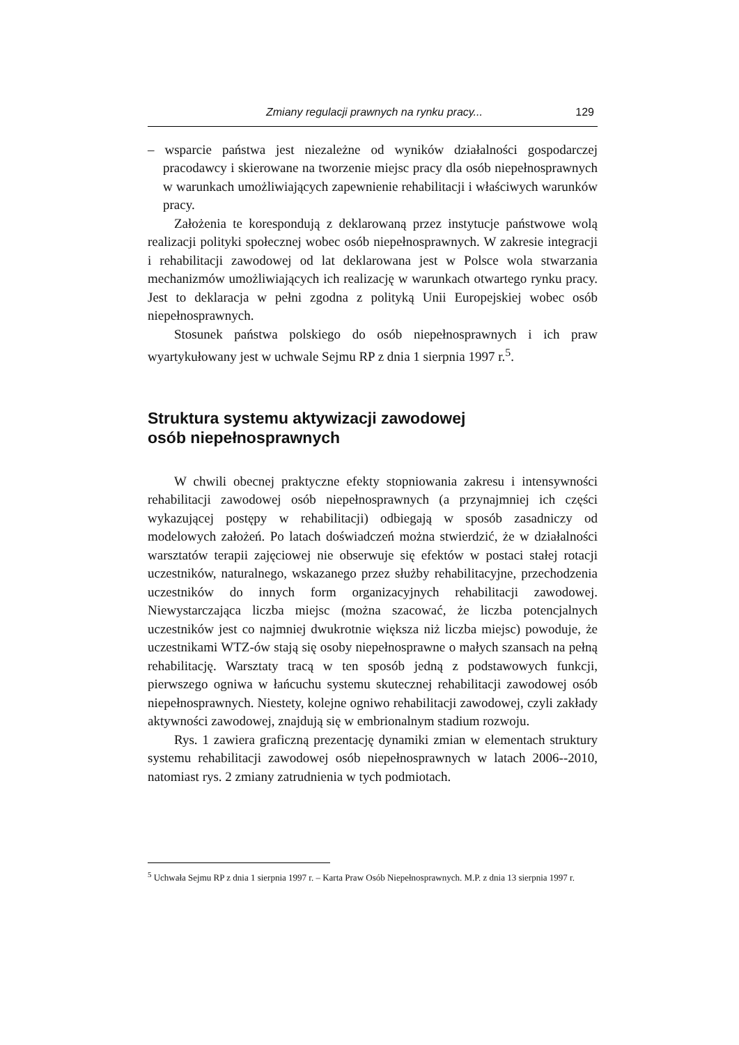Zmiany regulacji prawnych na rynku pracy... 129
– wsparcie państwa jest niezależne od wyników działalności gospodarczej pracodawcy i skierowane na tworzenie miejsc pracy dla osób niepełnosprawnych w warunkach umożliwiających zapewnienie rehabilitacji i właściwych warunków pracy.
Założenia te korespondują z deklarowaną przez instytucje państwowe wolą realizacji polityki społecznej wobec osób niepełnosprawnych. W zakresie integracji i rehabilitacji zawodowej od lat deklarowana jest w Polsce wola stwarzania mechanizmów umożliwiających ich realizację w warunkach otwartego rynku pracy. Jest to deklaracja w pełni zgodna z polityką Unii Europejskiej wobec osób niepełnosprawnych.
Stosunek państwa polskiego do osób niepełnosprawnych i ich praw wyartykułowany jest w uchwale Sejmu RP z dnia 1 sierpnia 1997 r.<sup>5</sup>.
Struktura systemu aktywizacji zawodowej
osób niepełnosprawnych
W chwili obecnej praktyczne efekty stopniowania zakresu i intensywności rehabilitacji zawodowej osób niepełnosprawnych (a przynajmniej ich części wykazującej postępy w rehabilitacji) odbiegają w sposób zasadniczy od modelowych założeń. Po latach doświadczeń można stwierdzić, że w działalności warsztatów terapii zajęciowej nie obserwuje się efektów w postaci stałej rotacji uczestników, naturalnego, wskazanego przez służby rehabilitacyjne, przechodzenia uczestników do innych form organizacyjnych rehabilitacji zawodowej. Niewystarczająca liczba miejsc (można szacować, że liczba potencjalnych uczestników jest co najmniej dwukrotnie większa niż liczba miejsc) powoduje, że uczestnikami WTZ-ów stają się osoby niepełnosprawne o małych szansach na pełną rehabilitację. Warsztaty tracą w ten sposób jedną z podstawowych funkcji, pierwszego ogniwa w łańcuchu systemu skutecznej rehabilitacji zawodowej osób niepełnosprawnych. Niestety, kolejne ogniwo rehabilitacji zawodowej, czyli zakłady aktywności zawodowej, znajdują się w embrionalnym stadium rozwoju.
Rys. 1 zawiera graficzną prezentację dynamiki zmian w elementach struktury systemu rehabilitacji zawodowej osób niepełnosprawnych w latach 2006--2010, natomiast rys. 2 zmiany zatrudnienia w tych podmiotach.
<sup>5</sup> Uchwała Sejmu RP z dnia 1 sierpnia 1997 r. – Karta Praw Osób Niepełnosprawnych. M.P. z dnia 13 sierpnia 1997 r.